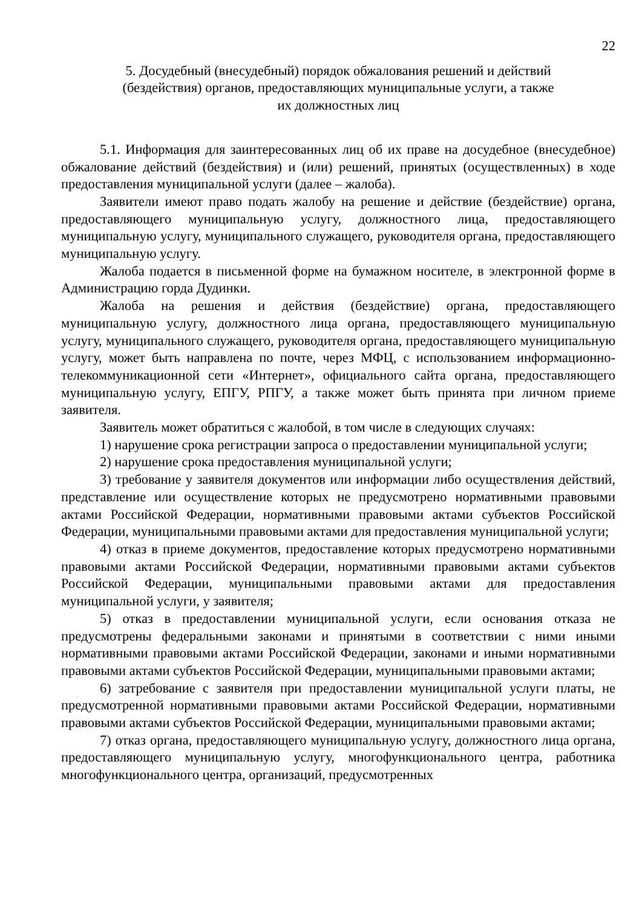22
5. Досудебный (внесудебный) порядок обжалования решений и действий
(бездействия) органов, предоставляющих муниципальные услуги, а также
их должностных лиц
5.1. Информация для заинтересованных лиц об их праве на досудебное (внесудебное) обжалование действий (бездействия) и (или) решений, принятых (осуществленных) в ходе предоставления муниципальной услуги (далее – жалоба).
Заявители имеют право подать жалобу на решение и действие (бездействие) органа, предоставляющего муниципальную услугу, должностного лица, предоставляющего муниципальную услугу, муниципального служащего, руководителя органа, предоставляющего муниципальную услугу.
Жалоба подается в письменной форме на бумажном носителе, в электронной форме в Администрацию горда Дудинки.
Жалоба на решения и действия (бездействие) органа, предоставляющего муниципальную услугу, должностного лица органа, предоставляющего муниципальную услугу, муниципального служащего, руководителя органа, предоставляющего муниципальную услугу, может быть направлена по почте, через МФЦ, с использованием информационно-телекоммуникационной сети «Интернет», официального сайта органа, предоставляющего муниципальную услугу, ЕПГУ, РПГУ, а также может быть принята при личном приеме заявителя.
Заявитель может обратиться с жалобой, в том числе в следующих случаях:
1) нарушение срока регистрации запроса о предоставлении муниципальной услуги;
2) нарушение срока предоставления муниципальной услуги;
3) требование у заявителя документов или информации либо осуществления действий, представление или осуществление которых не предусмотрено нормативными правовыми актами Российской Федерации, нормативными правовыми актами субъектов Российской Федерации, муниципальными правовыми актами для предоставления муниципальной услуги;
4) отказ в приеме документов, предоставление которых предусмотрено нормативными правовыми актами Российской Федерации, нормативными правовыми актами субъектов Российской Федерации, муниципальными правовыми актами для предоставления муниципальной услуги, у заявителя;
5) отказ в предоставлении муниципальной услуги, если основания отказа не предусмотрены федеральными законами и принятыми в соответствии с ними иными нормативными правовыми актами Российской Федерации, законами и иными нормативными правовыми актами субъектов Российской Федерации, муниципальными правовыми актами;
6) затребование с заявителя при предоставлении муниципальной услуги платы, не предусмотренной нормативными правовыми актами Российской Федерации, нормативными правовыми актами субъектов Российской Федерации, муниципальными правовыми актами;
7) отказ органа, предоставляющего муниципальную услугу, должностного лица органа, предоставляющего муниципальную услугу, многофункционального центра, работника многофункционального центра, организаций, предусмотренных